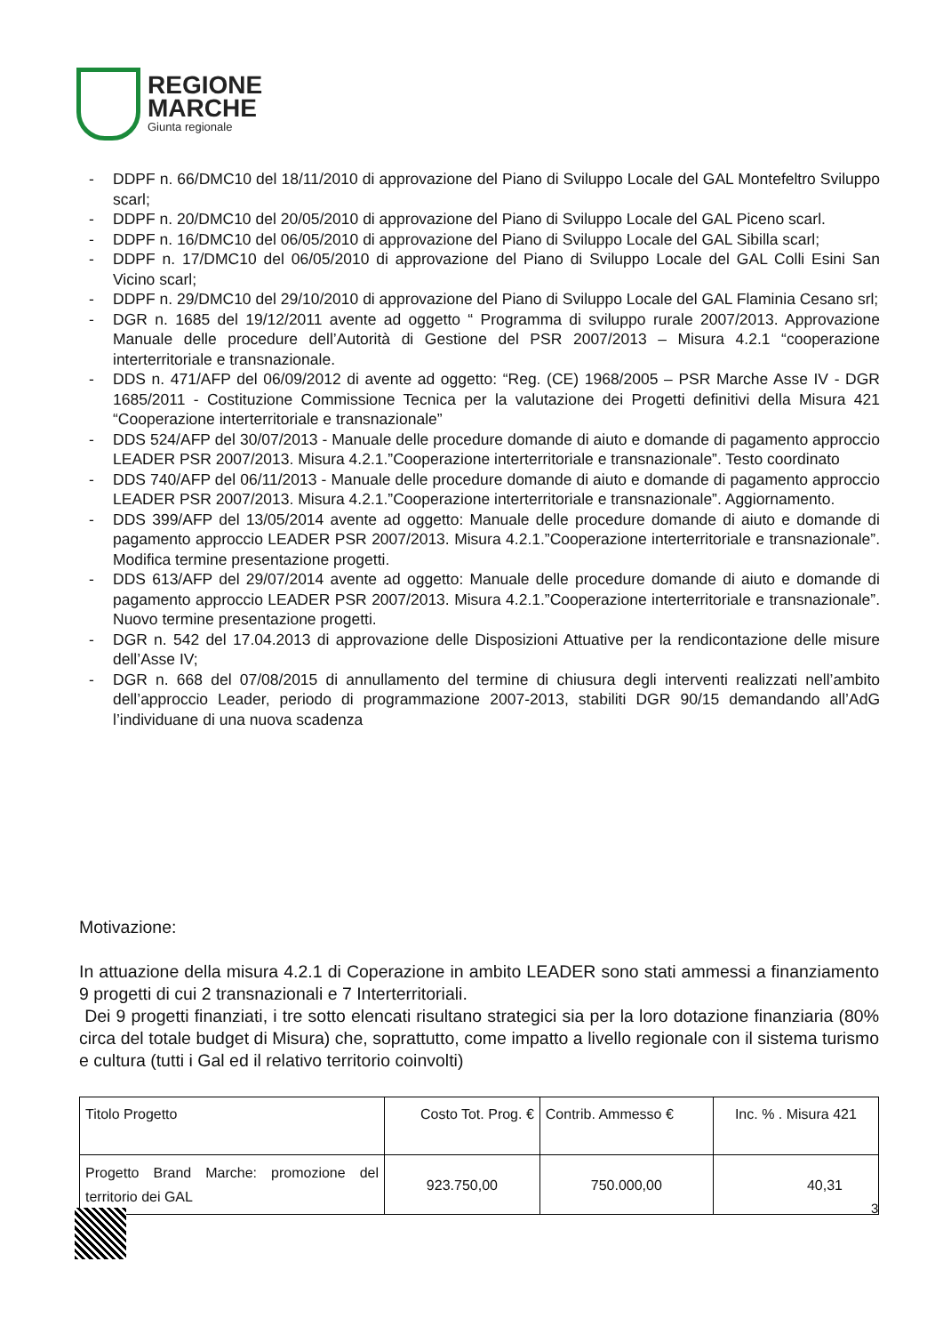REGIONE
MARCHE
Giunta regionale
- DDPF n. 66/DMC10 del 18/11/2010 di approvazione del Piano di Sviluppo Locale del GAL Montefeltro Sviluppo scarl;
- DDPF n. 20/DMC10 del 20/05/2010 di approvazione del Piano di Sviluppo Locale del GAL Piceno scarl.
- DDPF n. 16/DMC10 del 06/05/2010 di approvazione del Piano di Sviluppo Locale del GAL Sibilla scarl;
- DDPF n. 17/DMC10 del 06/05/2010 di approvazione del Piano di Sviluppo Locale del GAL Colli Esini San Vicino scarl;
- DDPF n. 29/DMC10 del 29/10/2010 di approvazione del Piano di Sviluppo Locale del GAL Flaminia Cesano srl;
- DGR n. 1685 del 19/12/2011 avente ad oggetto “ Programma di sviluppo rurale 2007/2013. Approvazione Manuale delle procedure dell’Autorità di Gestione del PSR 2007/2013 – Misura 4.2.1 “cooperazione interterritoriale e transnazionale.
- DDS n. 471/AFP del 06/09/2012 di avente ad oggetto: “Reg. (CE) 1968/2005 – PSR Marche Asse IV - DGR 1685/2011 - Costituzione Commissione Tecnica per la valutazione dei Progetti definitivi della Misura 421 “Cooperazione interterritoriale e transnazionale”
- DDS 524/AFP del 30/07/2013 - Manuale delle procedure domande di aiuto e domande di pagamento approccio LEADER PSR 2007/2013. Misura 4.2.1.”Cooperazione interterritoriale e transnazionale”. Testo coordinato
- DDS 740/AFP del 06/11/2013 - Manuale delle procedure domande di aiuto e domande di pagamento approccio LEADER PSR 2007/2013. Misura 4.2.1.”Cooperazione interterritoriale e transnazionale”. Aggiornamento.
- DDS 399/AFP del 13/05/2014 avente ad oggetto: Manuale delle procedure domande di aiuto e domande di pagamento approccio LEADER PSR 2007/2013. Misura 4.2.1.”Cooperazione interterritoriale e transnazionale”. Modifica termine presentazione progetti.
- DDS 613/AFP del 29/07/2014 avente ad oggetto: Manuale delle procedure domande di aiuto e domande di pagamento approccio LEADER PSR 2007/2013. Misura 4.2.1.”Cooperazione interterritoriale e transnazionale”. Nuovo termine presentazione progetti.
- DGR n. 542 del 17.04.2013 di approvazione delle Disposizioni Attuative per la rendicontazione delle misure dell’Asse IV;
- DGR n. 668 del 07/08/2015 di annullamento del termine di chiusura degli interventi realizzati nell’ambito dell’approccio Leader, periodo di programmazione 2007-2013, stabiliti DGR 90/15 demandando all’AdG l’individuane di una nuova scadenza
Motivazione:
In attuazione della misura 4.2.1 di Coperazione in ambito LEADER sono stati ammessi a finanziamento 9 progetti di cui 2 transnazionali e 7 Interterritoriali.
Dei 9 progetti finanziati, i tre sotto elencati risultano strategici sia per la loro dotazione finanziaria (80% circa del totale budget di Misura) che, soprattutto, come impatto a livello regionale con il sistema turismo e cultura (tutti i Gal ed il relativo territorio coinvolti)
| Titolo Progetto | Costo Tot. Prog. € | Contrib. Ammesso € | Inc. % . Misura 421 |
| Progetto Brand Marche: promozione del territorio dei GAL | 923.750,00 | 750.000,00 | 40,31 |
3